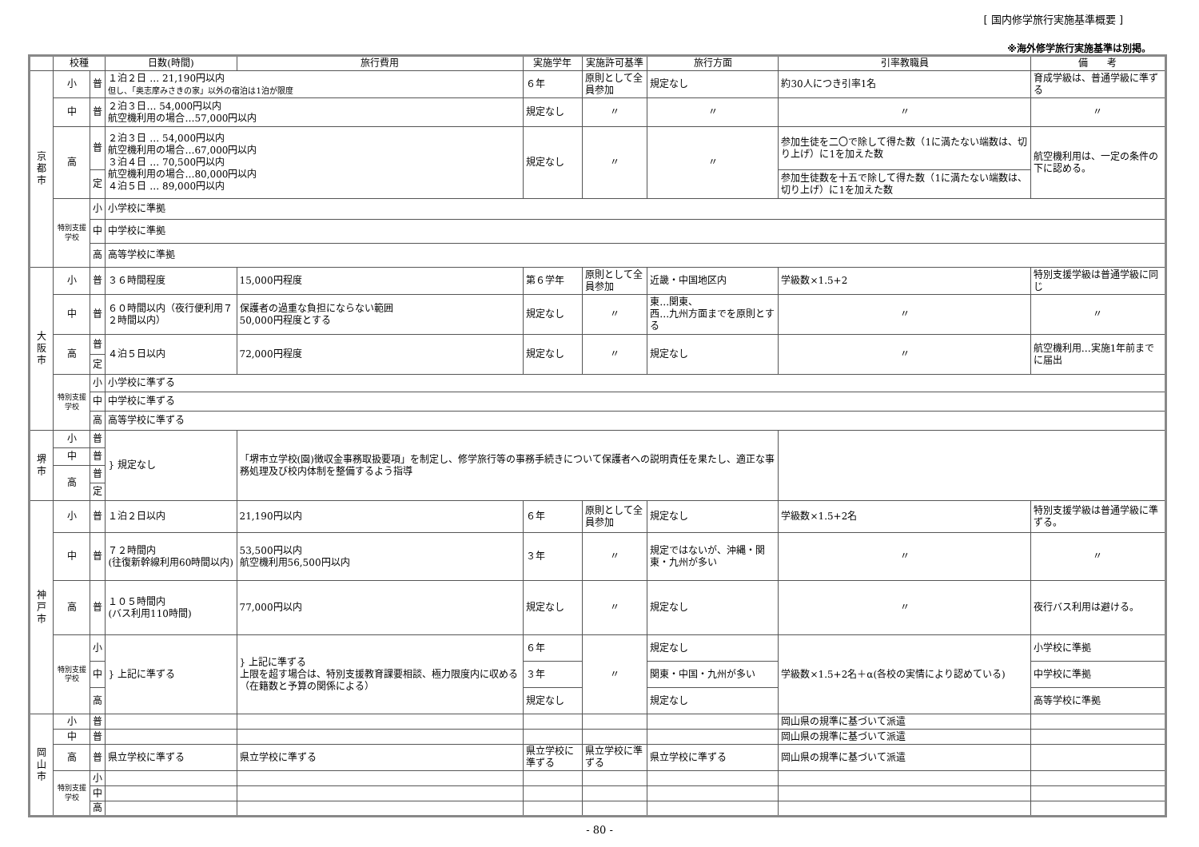[ 国内修学旅行実施基準概要 ]
※海外修学旅行実施基準は別掲。
| | 校種 | | 日数(時間) | 旅行費用 | 実施学年 | 実施許可基準 | 旅行方面 | 引率教職員 | 備 考 |
| --- | --- | --- | --- | --- | --- | --- | --- | --- | --- |
| 京都市 | 小 | 普 | １泊２日 … 21,190円以内 但し、「奥志摩みさきの家」以外の宿泊は1泊が限度 | | ６年 | 原則として全員参加 | 規定なし | 約30人につき引率1名 | 育成学級は、普通学級に準ずる |
| | 中 | 普 | ２泊３日… 54,000円以内 航空機利用の場合…57,000円以内 | | 規定なし | 〃 | 〃 | 〃 | 〃 |
| | 高 | 普 | ２泊３日 … 54,000円以内 航空機利用の場合…67,000円以内 ３泊４日 … 70,500円以内 航空機利用の場合…80,000円以内 ４泊５日 … 89,000円以内 | | 規定なし | 〃 | 〃 | 参加生徒を二〇で除して得た数（1に満たない端数は、切り上げ）に1を加えた数 | 航空機利用は、一定の条件の下に認める。 |
| | | 定 | | | | | | 参加生徒数を十五で除して得た数（1に満たない端数は、切り上げ）に1を加えた数 | |
| | 特別支援学校 | 小 | 小学校に準拠 | | | | | | |
| | | 中 | 中学校に準拠 | | | | | | |
| | | 高 | 高等学校に準拠 | | | | | | |
| 大阪市 | 小 | 普 | ３６時間程度 | 15,000円程度 | 第６学年 | 原則として全員参加 | 近畿・中国地区内 | 学級数×1.5+2 | 特別支援学級は普通学級に同じ |
| | 中 | 普 | ６０時間以内（夜行便利用７２時間以内） | 保護者の過重な負担にならない範囲 50,000円程度とする | 規定なし | 〃 | 東…関東、 西…九州方面までを原則とする | 〃 | 〃 |
| | 高 | 普 | ４泊５日以内 | 72,000円程度 | 規定なし | 〃 | 規定なし | 〃 | 航空機利用…実施1年前までに届出 |
| | | 定 | | | | | | | |
| | 特別支援学校 | 小 | 小学校に準ずる | | | | | | |
| | | 中 | 中学校に準ずる | | | | | | |
| | | 高 | 高等学校に準ずる | | | | | | |
| 堺市 | 小 | 普 | } 規定なし | 「堺市立学校(園)徴収金事務取扱要項」を制定し、修学旅行等の事務手続きについて保護者への説明責任を果たし、適正な事務処理及び校内体制を整備するよう指導 | | | | | |
| | 中 | 普 | | | | | | | |
| | 高 | 普 | | | | | | | |
| | | 定 | | | | | | | |
| 神戸市 | 小 | 普 | １泊２日以内 | 21,190円以内 | ６年 | 原則として全員参加 | 規定なし | 学級数×1.5+2名 | 特別支援学級は普通学級に準ずる。 |
| | 中 | 普 | ７２時間内 (往復新幹線利用60時間以内) | 53,500円以内 航空機利用56,500円以内 | ３年 | 〃 | 規定ではないが、沖縄・関東・九州が多い | 〃 | 〃 |
| | 高 | 普 | １０５時間内 (バス利用110時間) | 77,000円以内 | 規定なし | 〃 | 規定なし | 〃 | 夜行バス利用は避ける。 |
| | 特別支援学校 | 小 | } 上記に準ずる | } 上記に準ずる 上限を超す場合は、特別支援教育課要相談、極力限度内に収める（在籍数と予算の関係による） | ６年 | 〃 | 規定なし | 学級数×1.5+2名＋α(各校の実情により認めている) | 小学校に準拠 |
| | | 中 | | | ３年 | | 関東・中国・九州が多い | | 中学校に準拠 |
| | | 高 | | | 規定なし | | 規定なし | | 高等学校に準拠 |
| 岡山市 | 小 | 普 | | | | | | 岡山県の規準に基づいて派遣 | |
| | 中 | 普 | | | | | | 岡山県の規準に基づいて派遣 | |
| | 高 | 普 | 県立学校に準ずる | 県立学校に準ずる | 県立学校に準ずる | 県立学校に準ずる | 県立学校に準ずる | 岡山県の規準に基づいて派遣 | |
| | 特別支援学校 | 小 | | | | | | | |
| | | 中 | | | | | | | |
| | | 高 | | | | | | | |
- 80 -